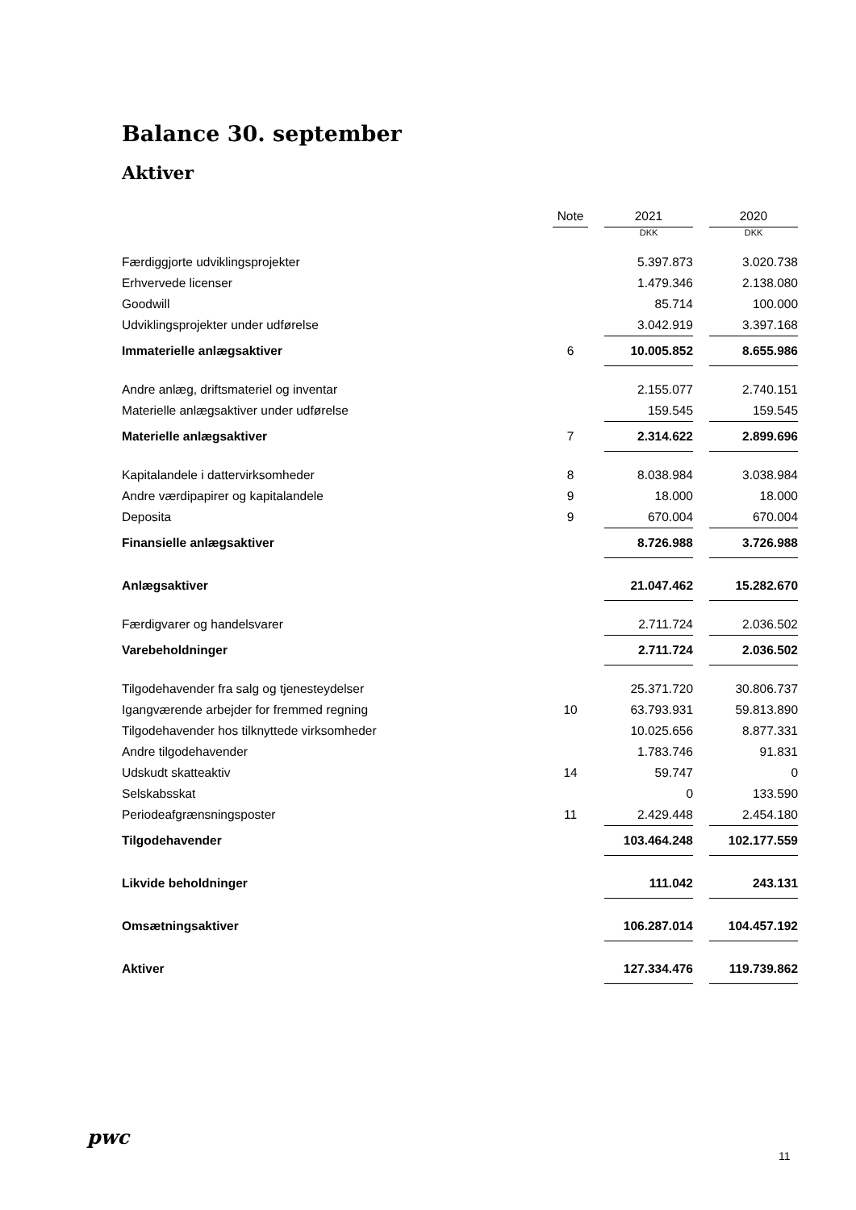Balance 30. september
Aktiver
| | Note | | 2021 | | 2020 |
| | | | DKK | | DKK |
| Færdiggjorte udviklingsprojekter | | | 5.397.873 | | 3.020.738 |
| Erhvervede licenser | | | 1.479.346 | | 2.138.080 |
| Goodwill | | | 85.714 | | 100.000 |
| Udviklingsprojekter under udførelse | | | 3.042.919 | | 3.397.168 |
| Immaterielle anlægsaktiver | 6 | | 10.005.852 | | 8.655.986 |
| Andre anlæg, driftsmateriel og inventar | | | 2.155.077 | | 2.740.151 |
| Materielle anlægsaktiver under udførelse | | | 159.545 | | 159.545 |
| Materielle anlægsaktiver | 7 | | 2.314.622 | | 2.899.696 |
| Kapitalandele i dattervirksomheder | 8 | | 8.038.984 | | 3.038.984 |
| Andre værdipapirer og kapitalandele | 9 | | 18.000 | | 18.000 |
| Deposita | 9 | | 670.004 | | 670.004 |
| Finansielle anlægsaktiver | | | 8.726.988 | | 3.726.988 |
| Anlægsaktiver | | | 21.047.462 | | 15.282.670 |
| Færdigvarer og handelsvarer | | | 2.711.724 | | 2.036.502 |
| Varebeholdninger | | | 2.711.724 | | 2.036.502 |
| Tilgodehavender fra salg og tjenesteydelser | | | 25.371.720 | | 30.806.737 |
| Igangværende arbejder for fremmed regning | 10 | | 63.793.931 | | 59.813.890 |
| Tilgodehavender hos tilknyttede virksomheder | | | 10.025.656 | | 8.877.331 |
| Andre tilgodehavender | | | 1.783.746 | | 91.831 |
| Udskudt skatteaktiv | 14 | | 59.747 | | 0 |
| Selskabsskat | | | 0 | | 133.590 |
| Periodeafgrænsningsposter | 11 | | 2.429.448 | | 2.454.180 |
| Tilgodehavender | | | 103.464.248 | | 102.177.559 |
| Likvide beholdninger | | | 111.042 | | 243.131 |
| Omsætningsaktiver | | | 106.287.014 | | 104.457.192 |
| Aktiver | | | 127.334.476 | | 119.739.862 |
pwc
11